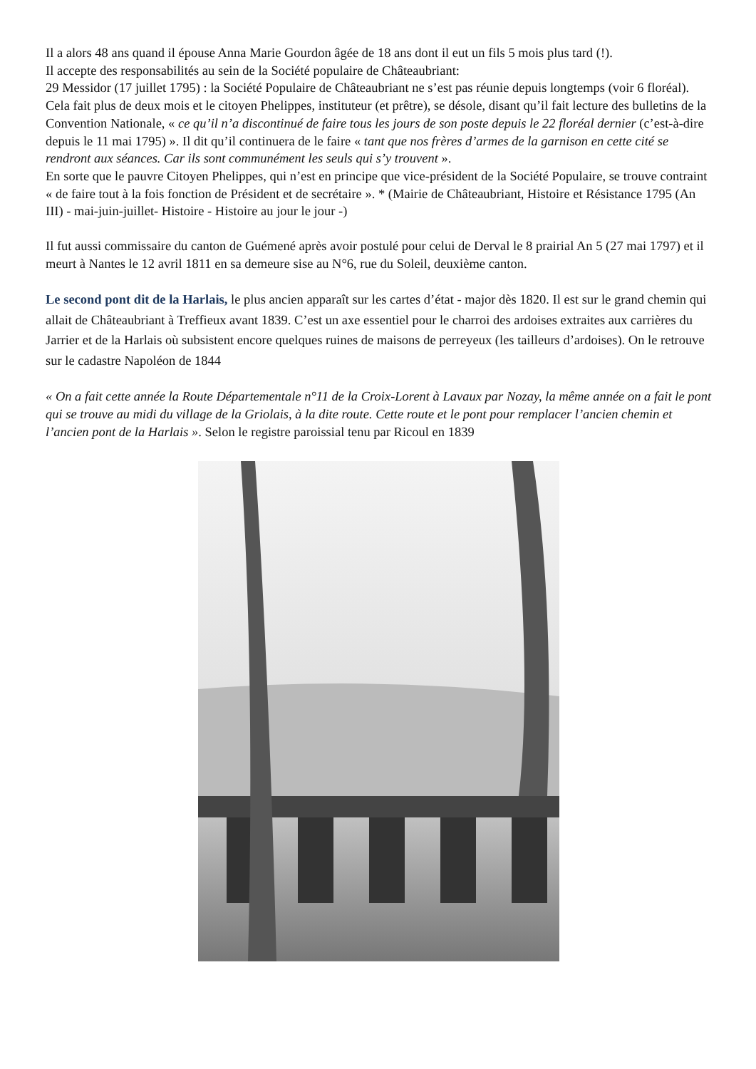Il a alors 48 ans quand il épouse Anna Marie Gourdon âgée de 18 ans dont il eut un fils 5 mois plus tard (!).
Il accepte des responsabilités au sein de la Société populaire de Châteaubriant:
29 Messidor (17 juillet 1795) : la Société Populaire de Châteaubriant ne s’est pas réunie depuis longtemps (voir 6 floréal). Cela fait plus de deux mois et le citoyen Phelippes, instituteur (et prêtre), se désole, disant qu’il fait lecture des bulletins de la Convention Nationale, « ce qu’il n’a discontinué de faire tous les jours de son poste depuis le 22 floréal dernier (c’est-à-dire depuis le 11 mai 1795) ». Il dit qu’il continuera de le faire « tant que nos frères d’armes de la garnison en cette cité se rendront aux séances. Car ils sont communément les seuls qui s’y trouvent ».
En sorte que le pauvre Citoyen Phelippes, qui n’est en principe que vice-président de la Société Populaire, se trouve contraint « de faire tout à la fois fonction de Président et de secrétaire ». * (Mairie de Châteaubriant, Histoire et Résistance 1795 (An III) - mai-juin-juillet- Histoire - Histoire au jour le jour -)
Il fut aussi commissaire du canton de Guémené après avoir postulé pour celui de Derval le 8 prairial An 5 (27 mai 1797) et il meurt à Nantes le 12 avril 1811 en sa demeure sise au N°6, rue du Soleil, deuxième canton.
Le second pont dit de la Harlais, le plus ancien apparaît sur les cartes d’état - major dès 1820. Il est sur le grand chemin qui allait de Châteaubriant à Treffieux avant 1839. C’est un axe essentiel pour le charroi des ardoises extraites aux carrières du Jarrier et de la Harlais où subsistent encore quelques ruines de maisons de perreyeux (les tailleurs d’ardoises). On le retrouve sur le cadastre Napoléon de 1844
« On a fait cette année la Route Départementale n°11 de la Croix-Lorent à Lavaux par Nozay, la même année on a fait le pont qui se trouve au midi du village de la Griolais, à la dite route. Cette route et le pont pour remplacer l’ancien chemin et l’ancien pont de la Harlais ». Selon le registre paroissial tenu par Ricoul en 1839